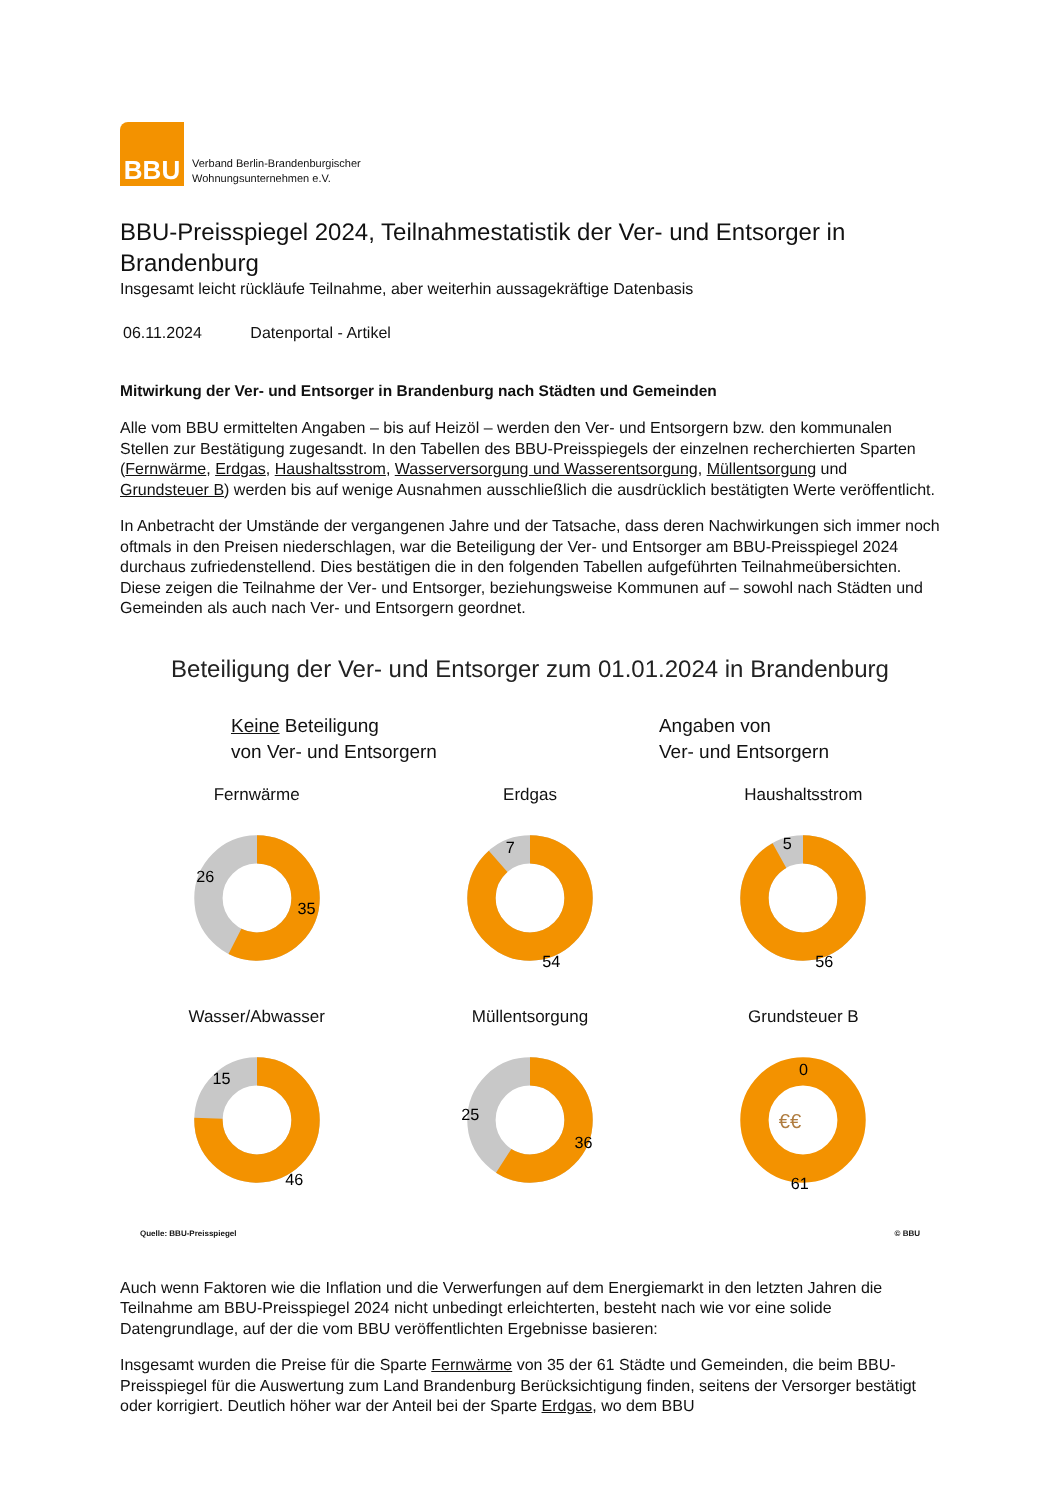BBU
Verband Berlin-Brandenburgischer
Wohnungsunternehmen e.V.
BBU-Preisspiegel 2024, Teilnahmestatistik der Ver- und Entsorger in Brandenburg
Insgesamt leicht rückläufe Teilnahme, aber weiterhin aussagekräftige Datenbasis
06.11.2024 Datenportal - Artikel
Mitwirkung der Ver- und Entsorger in Brandenburg nach Städten und Gemeinden
Alle vom BBU ermittelten Angaben – bis auf Heizöl – werden den Ver- und Entsorgern bzw. den kommunalen Stellen zur Bestätigung zugesandt. In den Tabellen des BBU-Preisspiegels der einzelnen recherchierten Sparten (Fernwärme, Erdgas, Haushaltsstrom, Wasserversorgung und Wasserentsorgung, Müllentsorgung und Grundsteuer B) werden bis auf wenige Ausnahmen ausschließlich die ausdrücklich bestätigten Werte veröffentlicht.
In Anbetracht der Umstände der vergangenen Jahre und der Tatsache, dass deren Nachwirkungen sich immer noch oftmals in den Preisen niederschlagen, war die Beteiligung der Ver- und Entsorger am BBU-Preisspiegel 2024 durchaus zufriedenstellend. Dies bestätigen die in den folgenden Tabellen aufgeführten Teilnahmeübersichten. Diese zeigen die Teilnahme der Ver- und Entsorger, beziehungsweise Kommunen auf – sowohl nach Städten und Gemeinden als auch nach Ver- und Entsorgern geordnet.
Beteiligung der Ver- und Entsorger zum 01.01.2024 in Brandenburg
Keine Beteiligung
von Ver- und Entsorgern
Angaben von
Ver- und Entsorgern
Fernwärme
26
35
Erdgas
7
54
Haushaltsstrom
5
56
Wasser/Abwasser
15
46
Müllentsorgung
25
36
Grundsteuer B
0
61
€€
Quelle: BBU-Preisspiegel © BBU
Auch wenn Faktoren wie die Inflation und die Verwerfungen auf dem Energiemarkt in den letzten Jahren die Teilnahme am BBU-Preisspiegel 2024 nicht unbedingt erleichterten, besteht nach wie vor eine solide Datengrundlage, auf der die vom BBU veröffentlichten Ergebnisse basieren:
Insgesamt wurden die Preise für die Sparte Fernwärme von 35 der 61 Städte und Gemeinden, die beim BBU-Preisspiegel für die Auswertung zum Land Brandenburg Berücksichtigung finden, seitens der Versorger bestätigt oder korrigiert. Deutlich höher war der Anteil bei der Sparte Erdgas, wo dem BBU